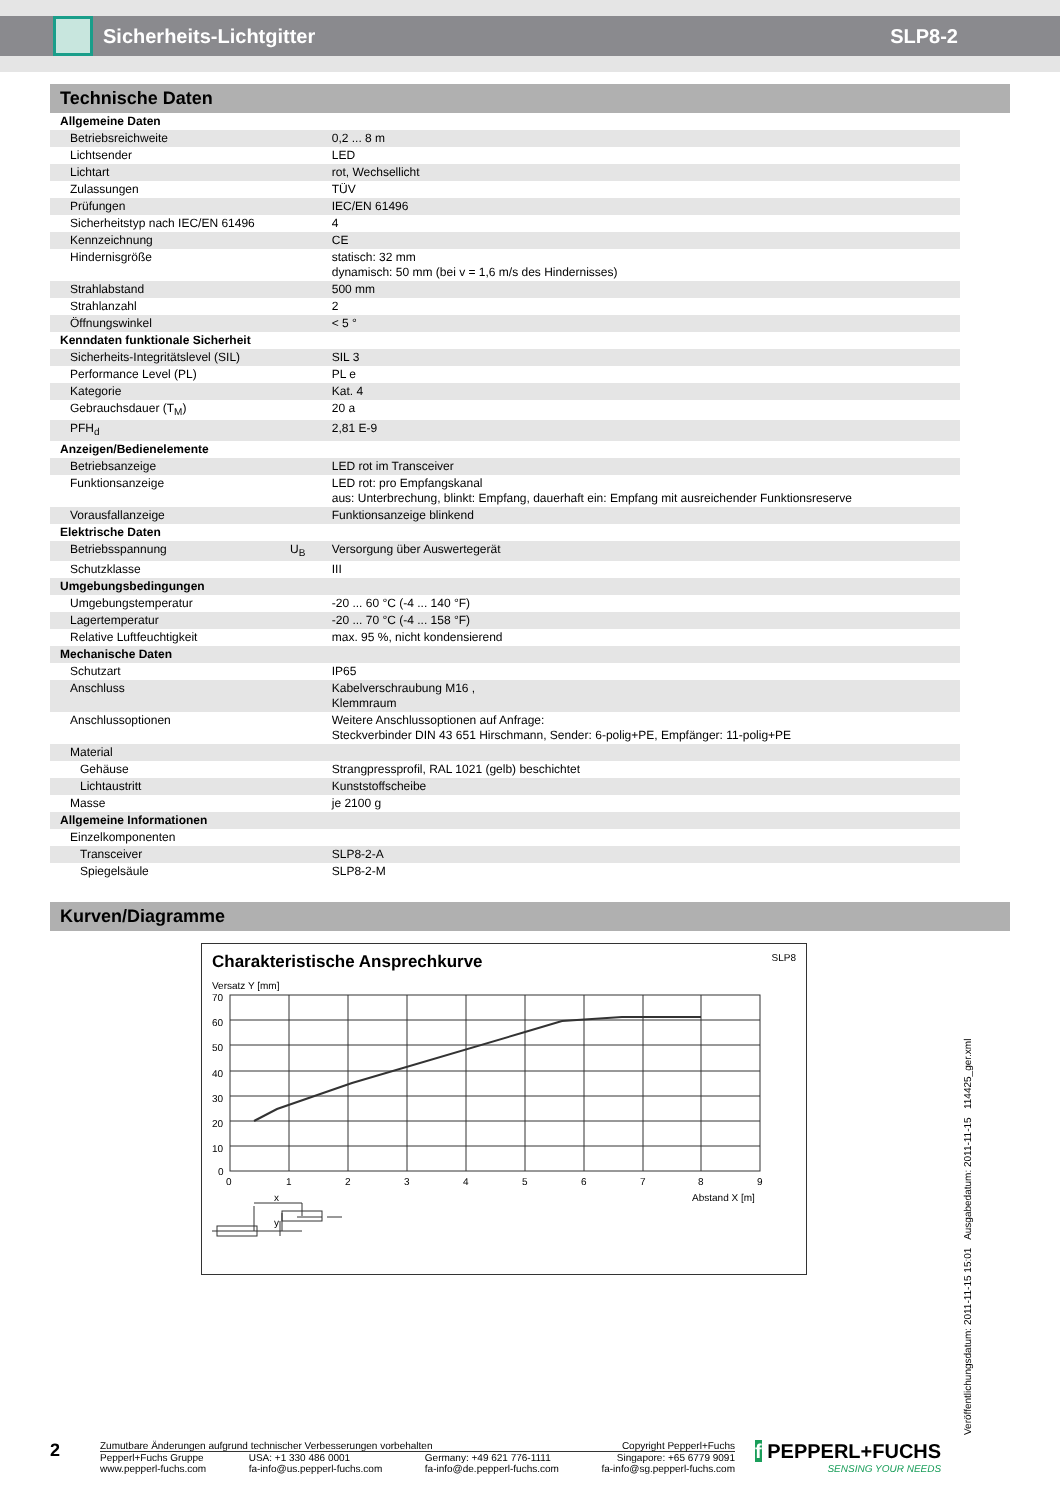Sicherheits-Lichtgitter SLP8-2
Technische Daten
| Allgemeine Daten | | |
| Betriebsreichweite | | 0,2 ... 8 m |
| Lichtsender | | LED |
| Lichtart | | rot, Wechsellicht |
| Zulassungen | | TÜV |
| Prüfungen | | IEC/EN 61496 |
| Sicherheitstyp nach IEC/EN 61496 | | 4 |
| Kennzeichnung | | CE |
| Hindernisgröße | | statisch: 32 mm dynamisch: 50 mm (bei v = 1,6 m/s des Hindernisses) |
| Strahlabstand | | 500 mm |
| Strahlanzahl | | 2 |
| Öffnungswinkel | | < 5 ° |
| Kenndaten funktionale Sicherheit | | |
| Sicherheits-Integritätslevel (SIL) | | SIL 3 |
| Performance Level (PL) | | PL e |
| Kategorie | | Kat. 4 |
| Gebrauchsdauer (T<sub>M</sub>) | | 20 a |
| PFH<sub>d</sub> | | 2,81 E-9 |
| Anzeigen/Bedienelemente | | |
| Betriebsanzeige | | LED rot im Transceiver |
| Funktionsanzeige | | LED rot: pro Empfangskanal aus: Unterbrechung, blinkt: Empfang, dauerhaft ein: Empfang mit ausreichender Funktionsreserve |
| Vorausfallanzeige | | Funktionsanzeige blinkend |
| Elektrische Daten | | |
| Betriebsspannung | U<sub>B</sub> | Versorgung über Auswertegerät |
| Schutzklasse | | III |
| Umgebungsbedingungen | | |
| Umgebungstemperatur | | -20 ... 60 °C (-4 ... 140 °F) |
| Lagertemperatur | | -20 ... 70 °C (-4 ... 158 °F) |
| Relative Luftfeuchtigkeit | | max. 95 %, nicht kondensierend |
| Mechanische Daten | | |
| Schutzart | | IP65 |
| Anschluss | | Kabelverschraubung M16 , Klemmraum |
| Anschlussoptionen | | Weitere Anschlussoptionen auf Anfrage: Steckverbinder DIN 43 651 Hirschmann, Sender: 6-polig+PE, Empfänger: 11-polig+PE |
| Material | | |
| Gehäuse | | Strangpressprofil, RAL 1021 (gelb) beschichtet |
| Lichtaustritt | | Kunststoffscheibe |
| Masse | | je 2100 g |
| Allgemeine Informationen | | |
| Einzelkomponenten | | |
| Transceiver | | SLP8-2-A |
| Spiegelsäule | | SLP8-2-M |
Kurven/Diagramme
Charakteristische Ansprechkurve SLP8
Versatz Y [mm]
70
60
50
40
30
20
10
0
0
1
2
3
4
5
6
7
8
9
Abstand X [m]
x
y
Veröffentlichungsdatum: 2011-11-15 15:01 Ausgabedatum: 2011-11-15 114425_ger.xml
2
Zumutbare Änderungen aufgrund technischer Verbesserungen vorbehalten Copyright Pepperl+Fuchs
Pepperl+Fuchs Gruppe
www.pepperl-fuchs.com USA: +1 330 486 0001
fa-info@us.pepperl-fuchs.com Germany: +49 621 776-1111
fa-info@de.pepperl-fuchs.com Singapore: +65 6779 9091
fa-info@sg.pepperl-fuchs.com
f PEPPERL+FUCHS
SENSING YOUR NEEDS